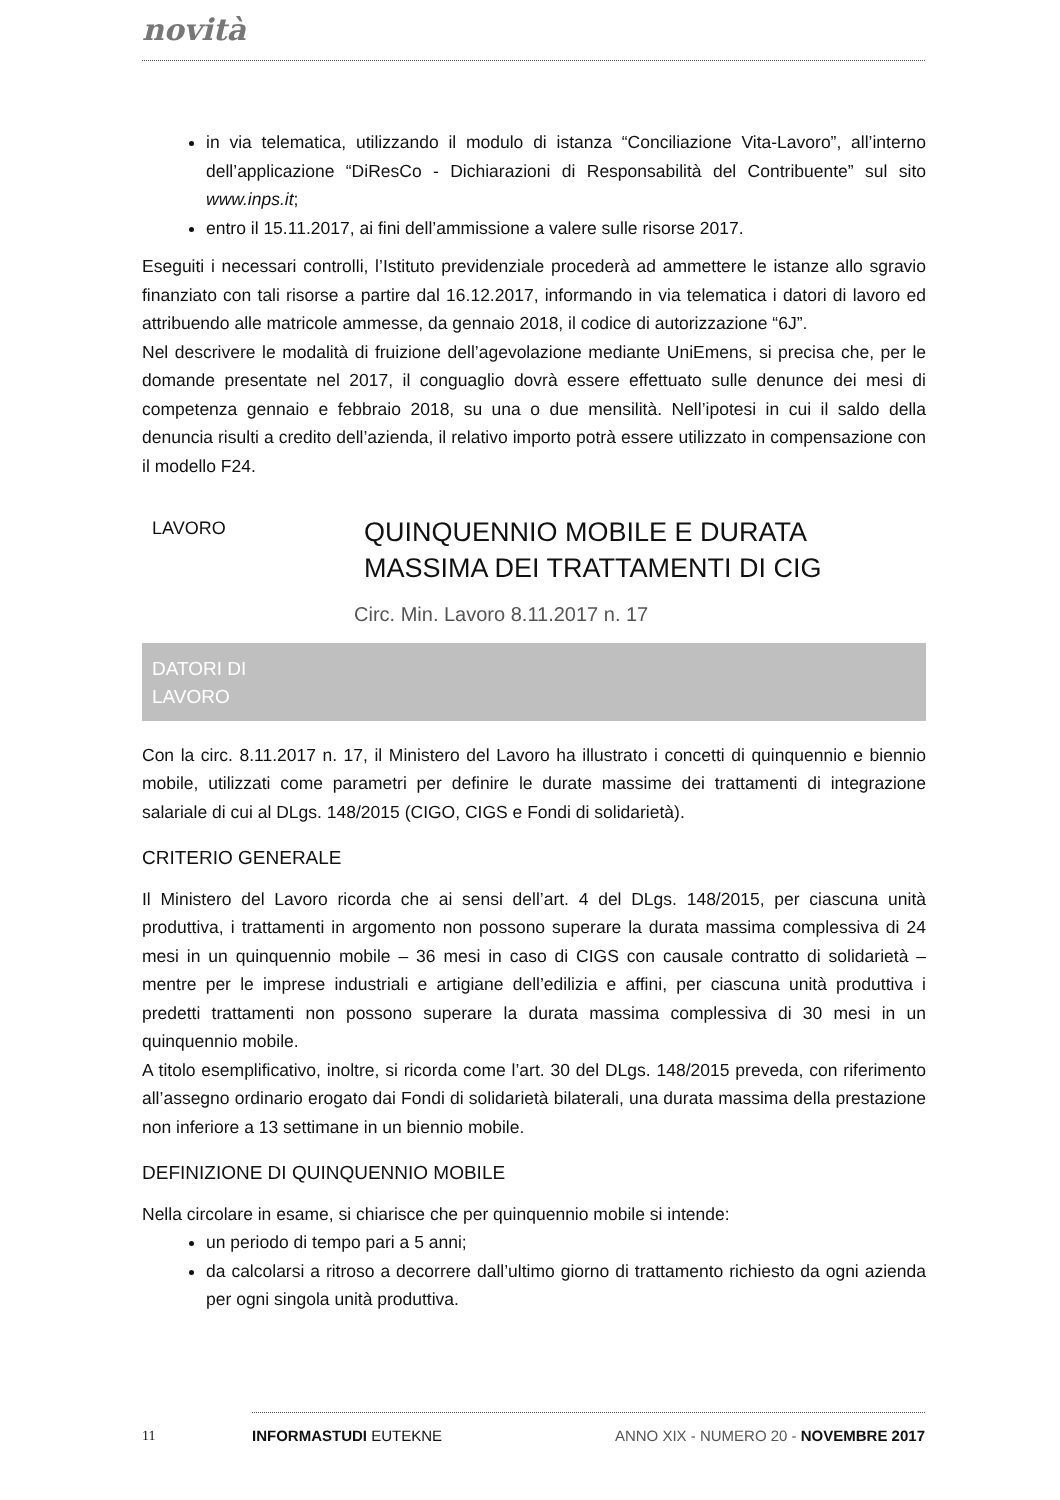novità
in via telematica, utilizzando il modulo di istanza “Conciliazione Vita-Lavoro”, all’interno dell’applicazione “DiResCo - Dichiarazioni di Responsabilità del Contribuente” sul sito www.inps.it;
entro il 15.11.2017, ai fini dell’ammissione a valere sulle risorse 2017.
Eseguiti i necessari controlli, l’Istituto previdenziale procederà ad ammettere le istanze allo sgravio finanziato con tali risorse a partire dal 16.12.2017, informando in via telematica i datori di lavoro ed attribuendo alle matricole ammesse, da gennaio 2018, il codice di autorizzazione “6J”.
Nel descrivere le modalità di fruizione dell’agevolazione mediante UniEmens, si precisa che, per le domande presentate nel 2017, il conguaglio dovrà essere effettuato sulle denunce dei mesi di competenza gennaio e febbraio 2018, su una o due mensilità. Nell’ipotesi in cui il saldo della denuncia risulti a credito dell’azienda, il relativo importo potrà essere utilizzato in compensazione con il modello F24.
LAVORO
QUINQUENNIO MOBILE E DURATA
MASSIMA DEI TRATTAMENTI DI CIG
Circ. Min. Lavoro 8.11.2017 n. 17
DATORI DI
LAVORO
Con la circ. 8.11.2017 n. 17, il Ministero del Lavoro ha illustrato i concetti di quinquennio e biennio mobile, utilizzati come parametri per definire le durate massime dei trattamenti di integrazione salariale di cui al DLgs. 148/2015 (CIGO, CIGS e Fondi di solidarietà).
CRITERIO GENERALE
Il Ministero del Lavoro ricorda che ai sensi dell’art. 4 del DLgs. 148/2015, per ciascuna unità produttiva, i trattamenti in argomento non possono superare la durata massima complessiva di 24 mesi in un quinquennio mobile – 36 mesi in caso di CIGS con causale contratto di solidarietà – mentre per le imprese industriali e artigiane dell’edilizia e affini, per ciascuna unità produttiva i predetti trattamenti non possono superare la durata massima complessiva di 30 mesi in un quinquennio mobile.
A titolo esemplificativo, inoltre, si ricorda come l’art. 30 del DLgs. 148/2015 preveda, con riferimento all’assegno ordinario erogato dai Fondi di solidarietà bilaterali, una durata massima della prestazione non inferiore a 13 settimane in un biennio mobile.
DEFINIZIONE DI QUINQUENNIO MOBILE
Nella circolare in esame, si chiarisce che per quinquennio mobile si intende:
un periodo di tempo pari a 5 anni;
da calcolarsi a ritroso a decorrere dall’ultimo giorno di trattamento richiesto da ogni azienda per ogni singola unità produttiva.
11
INFORMASTUDI EUTEKNE ANNO XIX - NUMERO 20 - NOVEMBRE 2017